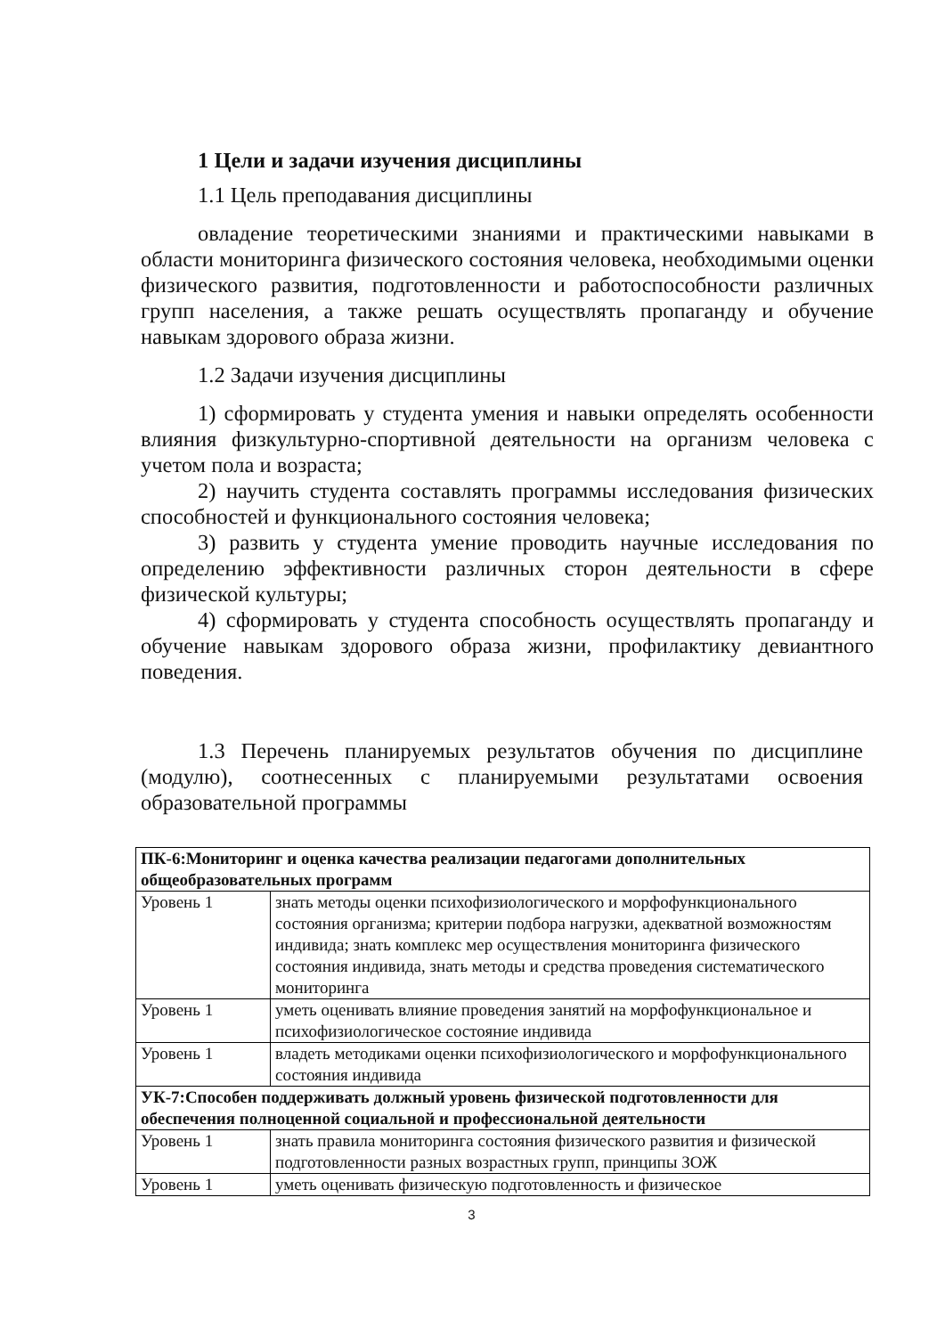1 Цели и задачи изучения дисциплины
1.1 Цель преподавания дисциплины
овладение теоретическими знаниями и практическими навыками в области мониторинга физического состояния человека, необходимыми оценки физического развития, подготовленности и работоспособности различных групп населения, а также решать осуществлять пропаганду и обучение навыкам здорового образа жизни.
1.2 Задачи изучения дисциплины
1) сформировать у студента умения и навыки определять особенности влияния физкультурно-спортивной деятельности на организм человека с учетом пола и возраста;
2) научить студента составлять программы исследования физических способностей и функционального состояния человека;
3) развить у студента умение проводить научные исследования по определению эффективности различных сторон деятельности в сфере физической культуры;
4) сформировать у студента способность осуществлять пропаганду и обучение навыкам здорового образа жизни, профилактику девиантного поведения.
1.3 Перечень планируемых результатов обучения по дисциплине (модулю), соотнесенных с планируемыми результатами освоения образовательной программы
| ПК-6:Мониторинг и оценка качества реализации педагогами дополнительных общеобразовательных программ | |
| Уровень 1 | знать методы оценки психофизиологического и морфофункционального состояния организма; критерии подбора нагрузки, адекватной возможностям индивида; знать комплекс мер осуществления мониторинга физического состояния индивида, знать методы и средства проведения систематического мониторинга |
| Уровень 1 | уметь оценивать влияние проведения занятий на морфофункциональное и психофизиологическое состояние индивида |
| Уровень 1 | владеть методиками оценки психофизиологического и морфофункционального состояния индивида |
| УК-7:Способен поддерживать должный уровень физической подготовленности для обеспечения полноценной социальной и профессиональной деятельности | |
| Уровень 1 | знать правила мониторинга состояния физического развития и физической подготовленности разных возрастных групп, принципы ЗОЖ |
| Уровень 1 | уметь оценивать физическую подготовленность и физическое |
3